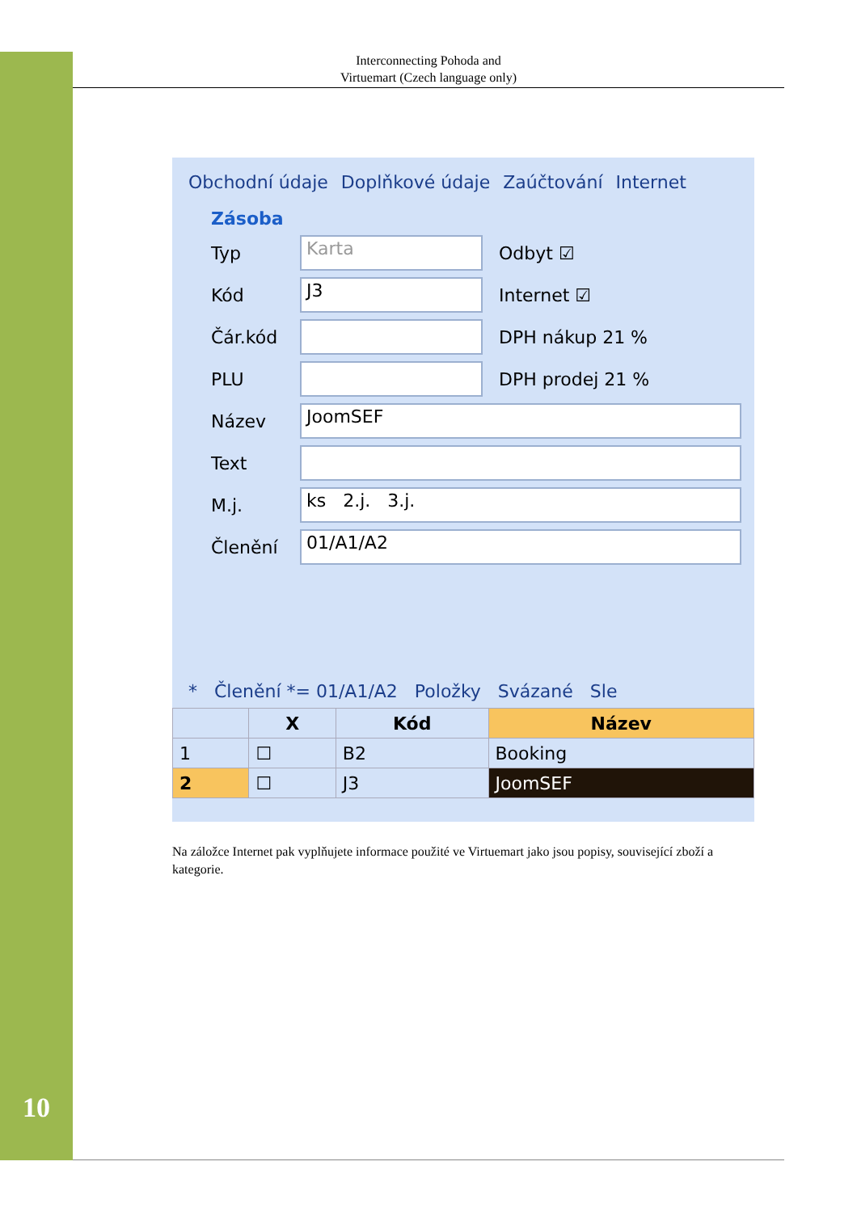Interconnecting Pohoda and
Virtuemart (Czech language only)
Obchodní údaje Doplňkové údaje Zaúčtování Internet
Zásoba
Typ Karta Odbyt ☑
Kód J3 Internet ☑
Čár.kód DPH nákup 21 %
PLU DPH prodej 21 %
Název JoomSEF
Text
M.j. ks 2.j. 3.j.
Členění 01/A1/A2
* Členění *= 01/A1/A2 Položky Svázané Sle
| | X | Kód | Název |
| --- | --- | --- | --- |
| 1 | ☐ | B2 | Booking |
| 2 | ☐ | J3 | JoomSEF |
Na záložce Internet pak vyplňujete informace použité ve Virtuemart jako jsou popisy, související zboží a kategorie.
10